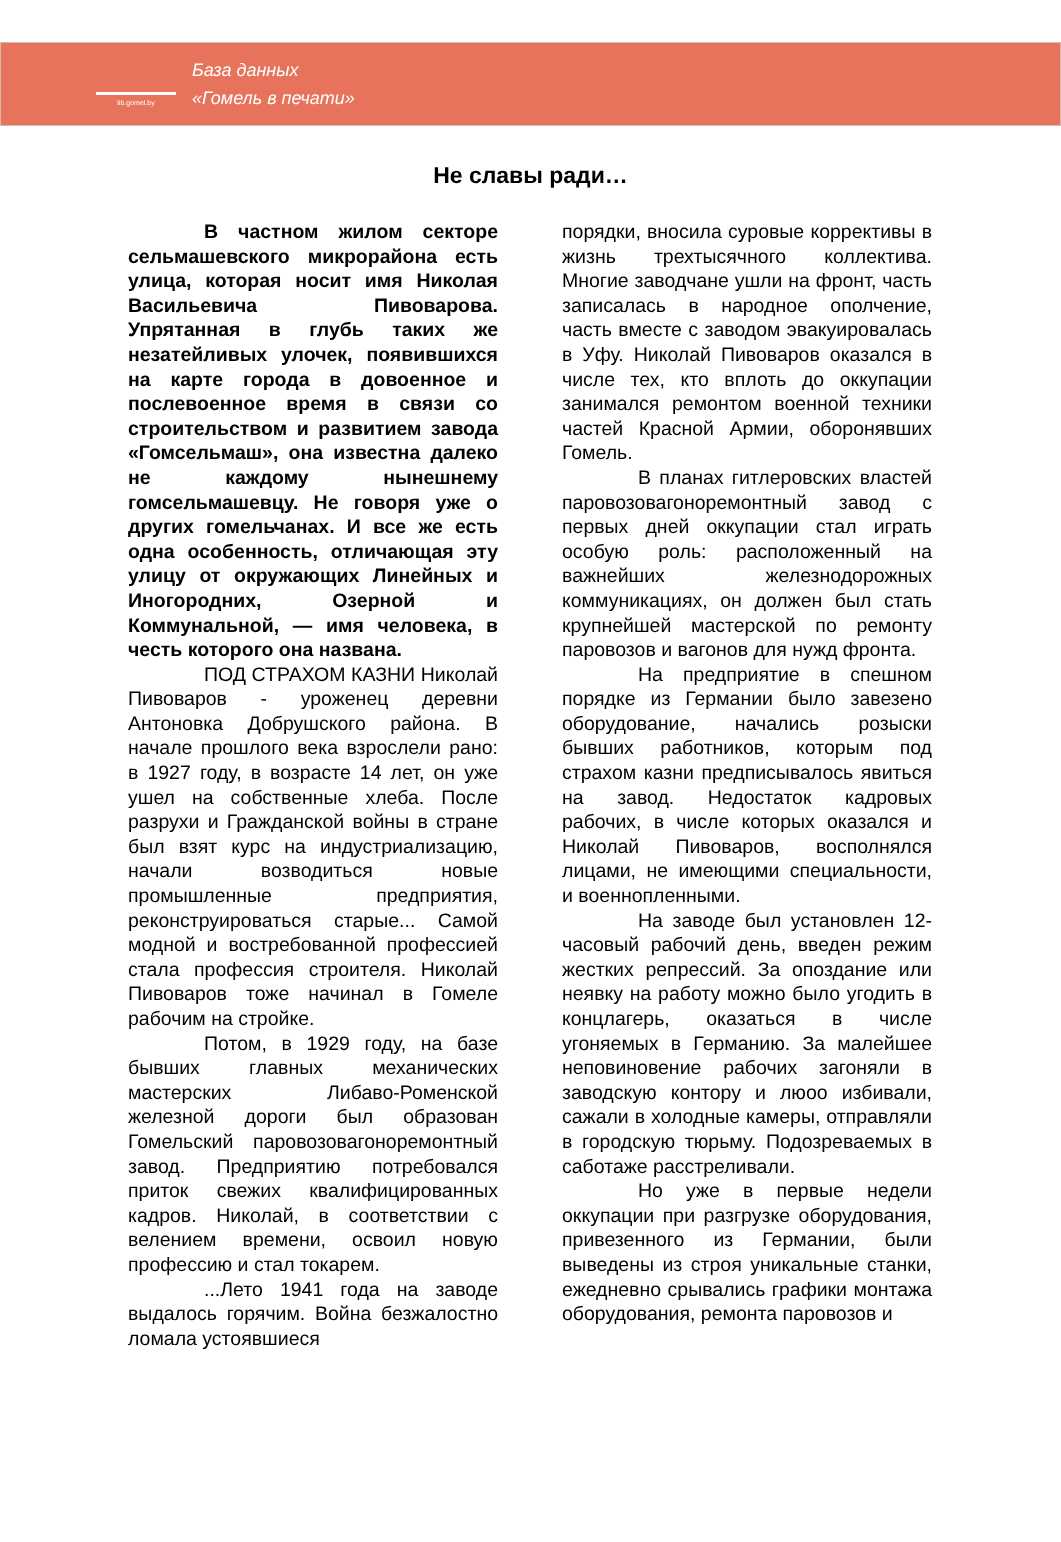lib.gomel.by
База данных
«Гомель в печати»
Не славы ради…
В частном жилом секторе сельмашевского микрорайона есть улица, которая носит имя Николая Васильевича Пивоварова. Упрятанная в глубь таких же незатейливых улочек, появившихся на карте города в довоенное и послевоенное время в связи со строительством и развитием завода «Гомсельмаш», она известна далеко не каждому нынешнему гомсельмашевцу. Не говоря уже о других гомельчанах. И все же есть одна особенность, отличающая эту улицу от окружающих Линейных и Иногородних, Озерной и Коммунальной, — имя человека, в честь которого она названа.
ПОД СТРАХОМ КАЗНИ Николай Пивоваров - уроженец деревни Антоновка Добрушского района. В начале прошлого века взрослели рано: в 1927 году, в возрасте 14 лет, он уже ушел на собственные хлеба. После разрухи и Гражданской войны в стране был взят курс на индустриализацию, начали возводиться новые промышленные предприятия, реконструироваться старые... Самой модной и востребованной профессией стала профессия строителя. Николай Пивоваров тоже начинал в Гомеле рабочим на стройке.
Потом, в 1929 году, на базе бывших главных механических мастерских Либаво-Роменской железной дороги был образован Гомельский паровозовагоноремонтный завод. Предприятию потребовался приток свежих квалифицированных кадров. Николай, в соответствии с велением времени, освоил новую профессию и стал токарем.
...Лето 1941 года на заводе выдалось горячим. Война безжалостно ломала устоявшиеся
порядки, вносила суровые коррективы в жизнь трехтысячного коллектива. Многие заводчане ушли на фронт, часть записалась в народное ополчение, часть вместе с заводом эвакуировалась в Уфу. Николай Пивоваров оказался в числе тех, кто вплоть до оккупации занимался ремонтом военной техники частей Красной Армии, оборонявших Гомель.
В планах гитлеровских властей паровозовагоноремонтный завод с первых дней оккупации стал играть особую роль: расположенный на важнейших железнодорожных коммуникациях, он должен был стать крупнейшей мастерской по ремонту паровозов и вагонов для нужд фронта.
На предприятие в спешном порядке из Германии было завезено оборудование, начались розыски бывших работников, которым под страхом казни предписывалось явиться на завод. Недостаток кадровых рабочих, в числе которых оказался и Николай Пивоваров, восполнялся лицами, не имеющими специальности, и военнопленными.
На заводе был установлен 12-часовый рабочий день, введен режим жестких репрессий. За опоздание или неявку на работу можно было угодить в концлагерь, оказаться в числе угоняемых в Германию. За малейшее неповиновение рабочих загоняли в заводскую контору и люоо избивали, сажали в холодные камеры, отправляли в городскую тюрьму. Подозреваемых в саботаже расстреливали.
Но уже в первые недели оккупации при разгрузке оборудования, привезенного из Германии, были выведены из строя уникальные станки, ежедневно срывались графики монтажа оборудования, ремонта паровозов и